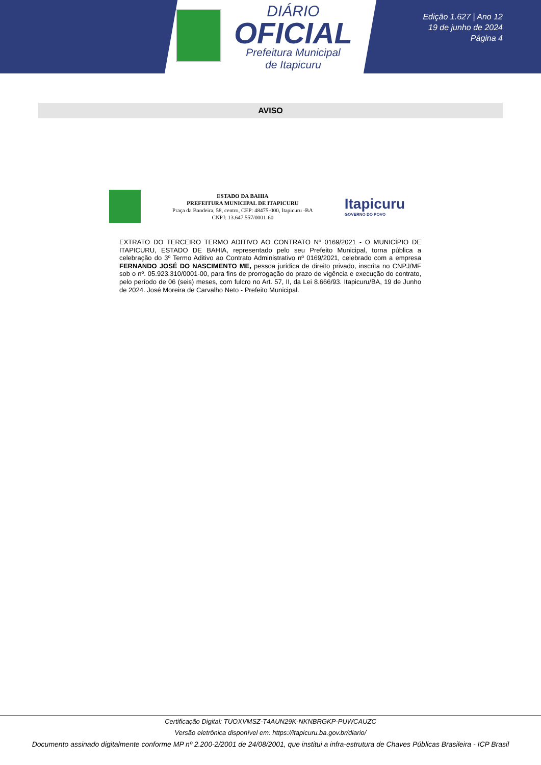DIÁRIO
OFICIAL
Prefeitura Municipal
de Itapicuru
Edição 1.627 | Ano 12
19 de junho de 2024
Página 4
AVISO
ESTADO DA BAHIA
PREFEITURA MUNICIPAL DE ITAPICURU
Praça da Bandeira, 58, centro, CEP: 48475-000, Itapicuru -BA
CNPJ: 13.647.557/0001-60
Itapicuru
GOVERNO DO POVO
EXTRATO DO TERCEIRO TERMO ADITIVO AO CONTRATO Nº 0169/2021 - O MUNICÍPIO DE ITAPICURU, ESTADO DE BAHIA, representado pelo seu Prefeito Municipal, torna pública a celebração do 3º Termo Aditivo ao Contrato Administrativo nº 0169/2021, celebrado com a empresa FERNANDO JOSÉ DO NASCIMENTO ME, pessoa jurídica de direito privado, inscrita no CNPJ/MF sob o nº. 05.923.310/0001-00, para fins de prorrogação do prazo de vigência e execução do contrato, pelo período de 06 (seis) meses, com fulcro no Art. 57, II, da Lei 8.666/93. Itapicuru/BA, 19 de Junho de 2024. José Moreira de Carvalho Neto - Prefeito Municipal.
Certificação Digital: TUOXVMSZ-T4AUN29K-NKNBRGKP-PUWCAUZC
Versão eletrônica disponível em: https://itapicuru.ba.gov.br/diario/
Documento assinado digitalmente conforme MP nº 2.200-2/2001 de 24/08/2001, que institui a infra-estrutura de Chaves Públicas Brasileira - ICP Brasil